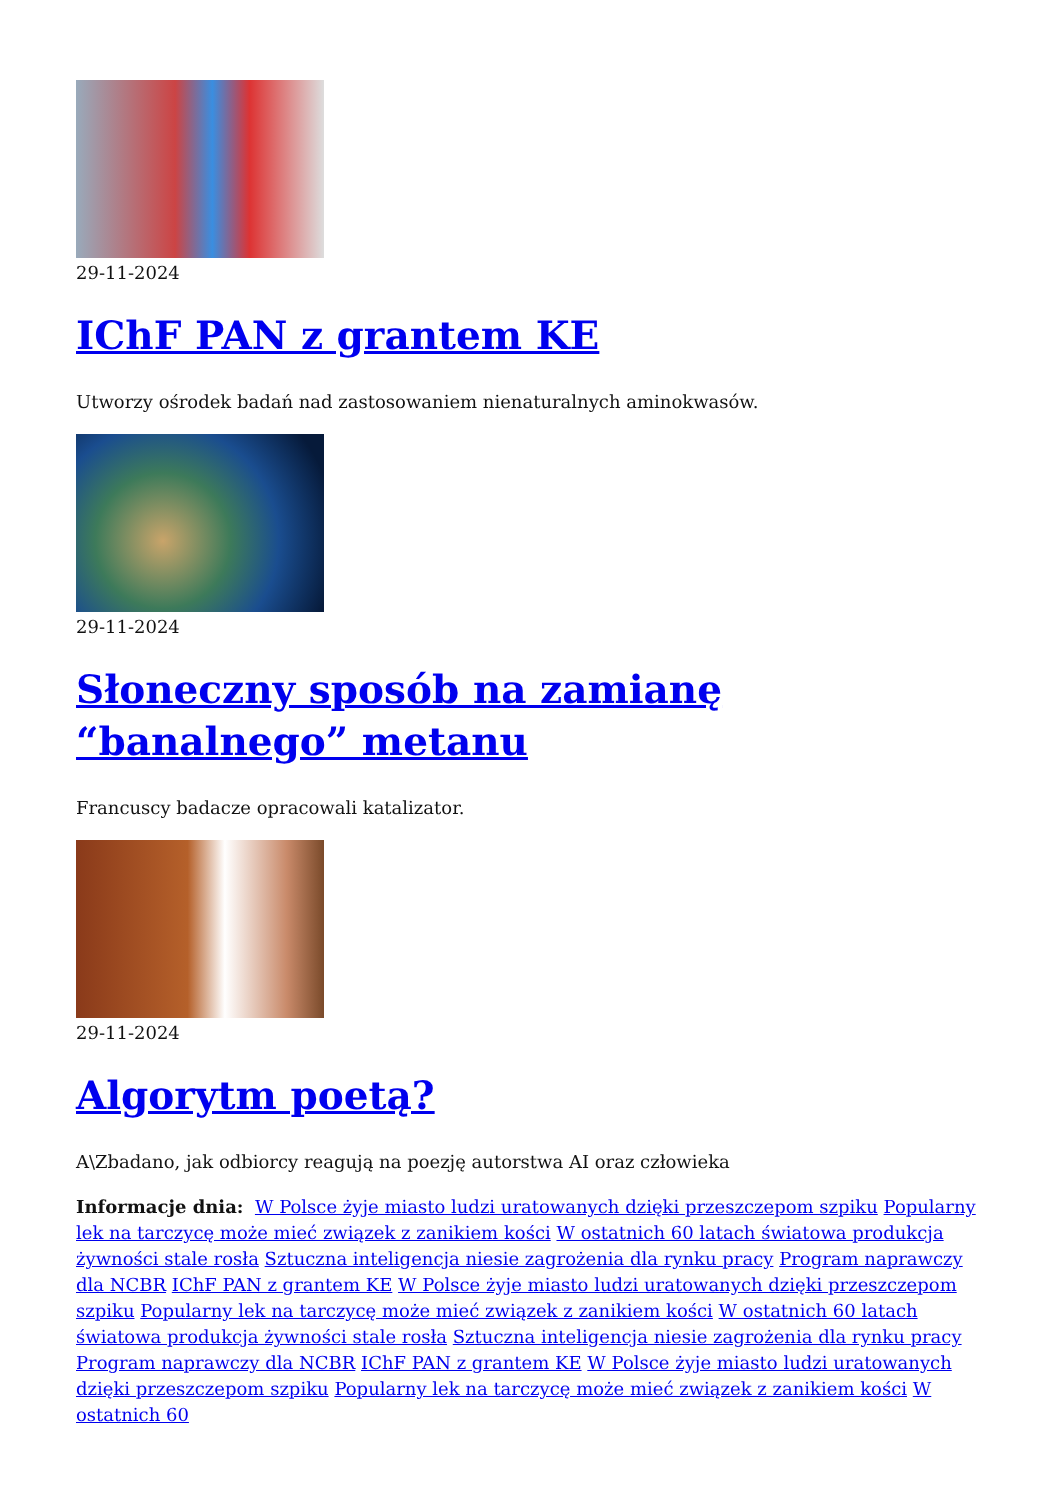29-11-2024
IChF PAN z grantem KE
Utworzy ośrodek badań nad zastosowaniem nienaturalnych aminokwasów.
29-11-2024
Słoneczny sposób na zamianę “banalnego” metanu
Francuscy badacze opracowali katalizator.
29-11-2024
Algorytm poetą?
A\Zbadano, jak odbiorcy reagują na poezję autorstwa AI oraz człowieka
Informacje dnia: W Polsce żyje miasto ludzi uratowanych dzięki przeszczepom szpiku Popularny lek na tarczycę może mieć związek z zanikiem kości W ostatnich 60 latach światowa produkcja żywności stale rosła Sztuczna inteligencja niesie zagrożenia dla rynku pracy Program naprawczy dla NCBR IChF PAN z grantem KE W Polsce żyje miasto ludzi uratowanych dzięki przeszczepom szpiku Popularny lek na tarczycę może mieć związek z zanikiem kości W ostatnich 60 latach światowa produkcja żywności stale rosła Sztuczna inteligencja niesie zagrożenia dla rynku pracy Program naprawczy dla NCBR IChF PAN z grantem KE W Polsce żyje miasto ludzi uratowanych dzięki przeszczepom szpiku Popularny lek na tarczycę może mieć związek z zanikiem kości W ostatnich 60